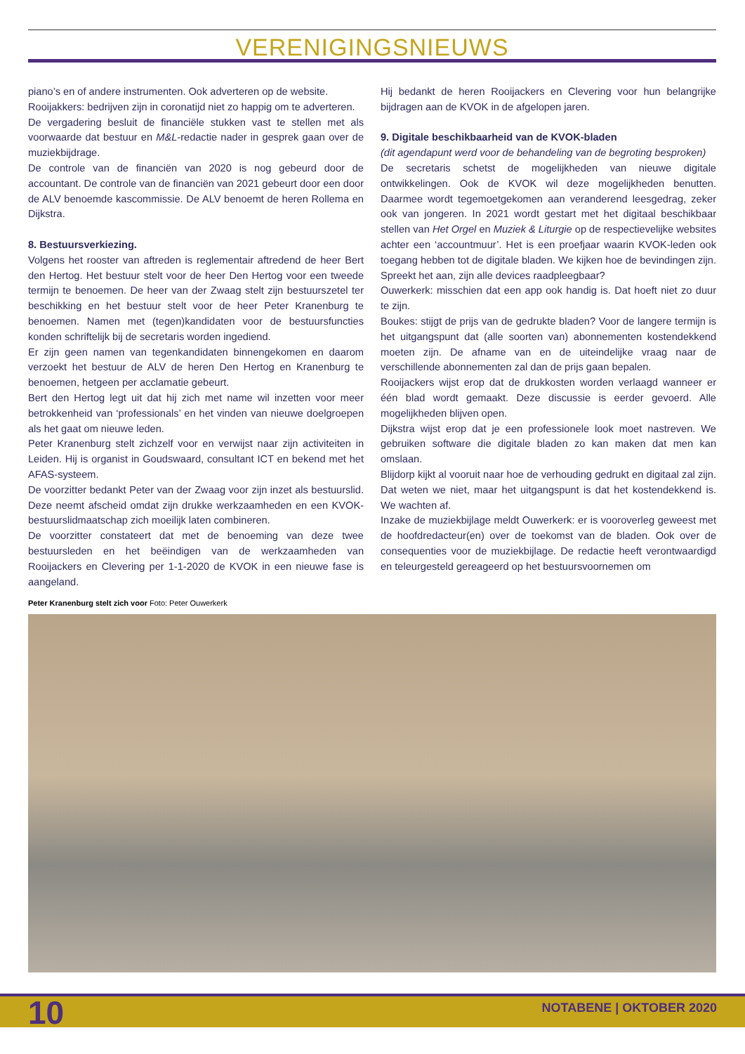VERENIGINGSNIEUWS
piano’s en of andere instrumenten. Ook adverteren op de website.
Rooijakkers: bedrijven zijn in coronatijd niet zo happig om te adverteren.
De vergadering besluit de financiële stukken vast te stellen met als voorwaarde dat bestuur en M&L-redactie nader in gesprek gaan over de muziekbijdrage.
De controle van de financiën van 2020 is nog gebeurd door de accountant. De controle van de financiën van 2021 gebeurt door een door de ALV benoemde kascommissie. De ALV benoemt de heren Rollema en Dijkstra.
8. Bestuursverkiezing.
Volgens het rooster van aftreden is reglementair aftredend de heer Bert den Hertog. Het bestuur stelt voor de heer Den Hertog voor een tweede termijn te benoemen. De heer van der Zwaag stelt zijn bestuurszetel ter beschikking en het bestuur stelt voor de heer Peter Kranenburg te benoemen. Namen met (tegen)kandidaten voor de bestuursfuncties konden schriftelijk bij de secretaris worden ingediend.
Er zijn geen namen van tegenkandidaten binnengekomen en daarom verzoekt het bestuur de ALV de heren Den Hertog en Kranenburg te benoemen, hetgeen per acclamatie gebeurt.
Bert den Hertog legt uit dat hij zich met name wil inzetten voor meer betrokkenheid van ‘professionals’ en het vinden van nieuwe doelgroepen als het gaat om nieuwe leden.
Peter Kranenburg stelt zichzelf voor en verwijst naar zijn activiteiten in Leiden. Hij is organist in Goudswaard, consultant ICT en bekend met het AFAS-systeem.
De voorzitter bedankt Peter van der Zwaag voor zijn inzet als bestuurslid. Deze neemt afscheid omdat zijn drukke werkzaamheden en een KVOK-bestuurslidmaatschap zich moeilijk laten combineren.
De voorzitter constateert dat met de benoeming van deze twee bestuursleden en het beëindigen van de werkzaamheden van Rooijackers en Clevering per 1-1-2020 de KVOK in een nieuwe fase is aangeland.
Hij bedankt de heren Rooijackers en Clevering voor hun belangrijke bijdragen aan de KVOK in de afgelopen jaren.
9. Digitale beschikbaarheid van de KVOK-bladen
(dit agendapunt werd voor de behandeling van de begroting besproken)
De secretaris schetst de mogelijkheden van nieuwe digitale ontwikkelingen. Ook de KVOK wil deze mogelijkheden benutten. Daarmee wordt tegemoetgekomen aan veranderend leesgedrag, zeker ook van jongeren. In 2021 wordt gestart met het digitaal beschikbaar stellen van Het Orgel en Muziek & Liturgie op de respectievelijke websites achter een ‘accountmuur’. Het is een proefjaar waarin KVOK-leden ook toegang hebben tot de digitale bladen. We kijken hoe de bevindingen zijn. Spreekt het aan, zijn alle devices raadpleegbaar?
Ouwerkerk: misschien dat een app ook handig is. Dat hoeft niet zo duur te zijn.
Boukes: stijgt de prijs van de gedrukte bladen? Voor de langere termijn is het uitgangspunt dat (alle soorten van) abonnementen kostendekkend moeten zijn. De afname van en de uiteindelijke vraag naar de verschillende abonnementen zal dan de prijs gaan bepalen.
Rooijackers wijst erop dat de drukkosten worden verlaagd wanneer er één blad wordt gemaakt. Deze discussie is eerder gevoerd. Alle mogelijkheden blijven open.
Dijkstra wijst erop dat je een professionele look moet nastreven. We gebruiken software die digitale bladen zo kan maken dat men kan omslaan.
Blijdorp kijkt al vooruit naar hoe de verhouding gedrukt en digitaal zal zijn. Dat weten we niet, maar het uitgangspunt is dat het kostendekkend is. We wachten af.
Inzake de muziekbijlage meldt Ouwerkerk: er is vooroverleg geweest met de hoofdredacteur(en) over de toekomst van de bladen. Ook over de consequenties voor de muziekbijlage. De redactie heeft verontwaardigd en teleurgesteld gereageerd op het bestuursvoornemen om
Peter Kranenburg stelt zich voor Foto: Peter Ouwerkerk
10 NOTABENE | OKTOBER 2020